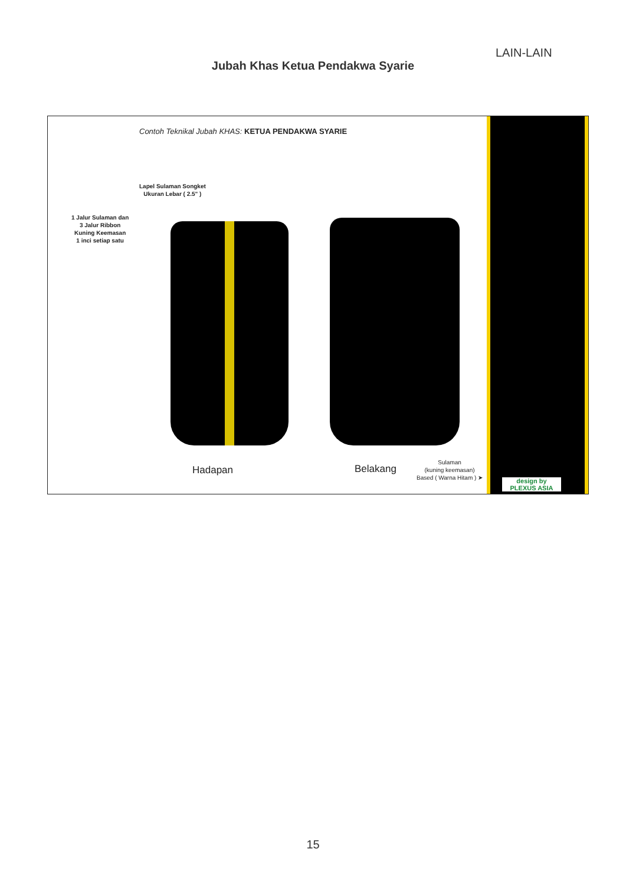LAIN-LAIN
Jubah Khas Ketua Pendakwa Syarie
Contoh Teknikal Jubah KHAS: KETUA PENDAKWA SYARIE
Lapel Sulaman Songket
Ukuran Lebar ( 2.5" )
1 Jalur Sulaman dan
3 Jalur Ribbon
Kuning Keemasan
1 inci setiap satu
Hadapan Belakang
Sulaman
(kuning keemasan)
Based ( Warna Hitam ) ➤
design by
PLEXUS ASIA
15